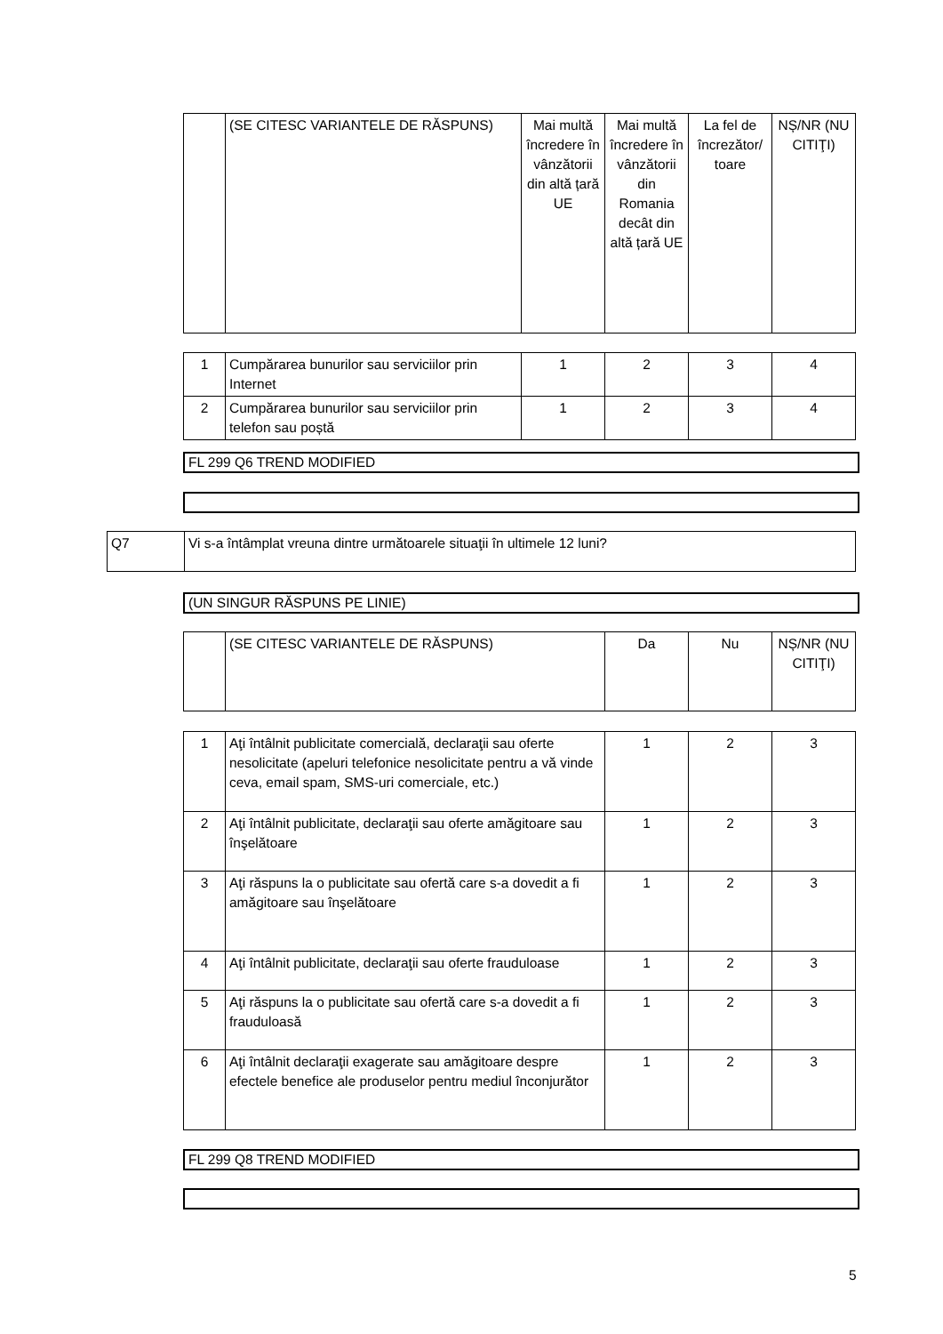| | (SE CITESC VARIANTELE DE RĂSPUNS) | Mai multă încredere în vânzătorii din altă țară UE | Mai multă încredere în vânzătorii din Romania decât din altă țară UE | La fel de încrezător/ toare | NȘ/NR (NU CITIŢI) |
| 1 | Cumpărarea bunurilor sau serviciilor prin Internet | 1 | 2 | 3 | 4 |
| 2 | Cumpărarea bunurilor sau serviciilor prin telefon sau poștă | 1 | 2 | 3 | 4 |
FL 299 Q6 TREND MODIFIED
| Q7 | Vi s-a întâmplat vreuna dintre următoarele situaţii în ultimele 12 luni? |
(UN SINGUR RĂSPUNS PE LINIE)
| | (SE CITESC VARIANTELE DE RĂSPUNS) | Da | Nu | NȘ/NR (NU CITIŢI) |
| 1 | Aţi întâlnit publicitate comercială, declaraţii sau oferte nesolicitate (apeluri telefonice nesolicitate pentru a vă vinde ceva, email spam, SMS-uri comerciale, etc.) | 1 | 2 | 3 |
| 2 | Aţi întâlnit publicitate, declaraţii sau oferte amăgitoare sau înşelătoare | 1 | 2 | 3 |
| 3 | Aţi răspuns la o publicitate sau ofertă care s-a dovedit a fi amăgitoare sau înşelătoare | 1 | 2 | 3 |
| 4 | Aţi întâlnit publicitate, declaraţii sau oferte frauduloase | 1 | 2 | 3 |
| 5 | Aţi răspuns la o publicitate sau ofertă care s-a dovedit a fi frauduloasă | 1 | 2 | 3 |
| 6 | Aţi întâlnit declaraţii exagerate sau amăgitoare despre efectele benefice ale produselor pentru mediul înconjurător | 1 | 2 | 3 |
FL 299 Q8 TREND MODIFIED
5